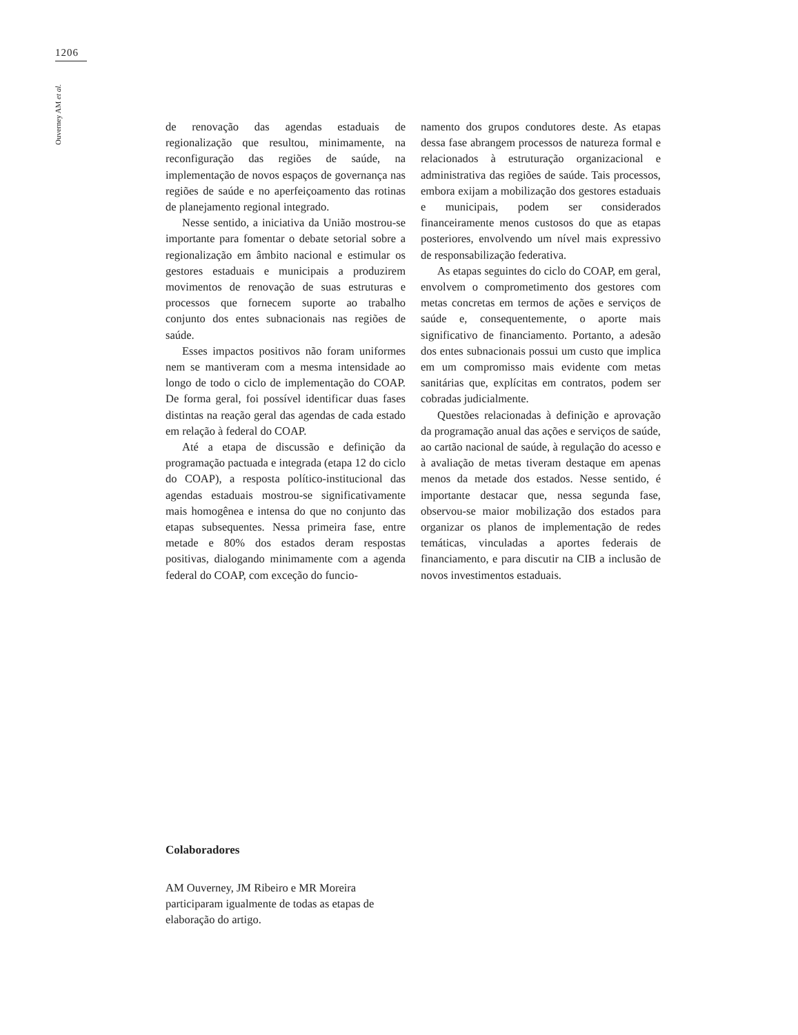1206
Ouverney AM et al.
de renovação das agendas estaduais de regionalização que resultou, minimamente, na reconfiguração das regiões de saúde, na implementação de novos espaços de governança nas regiões de saúde e no aperfeiçoamento das rotinas de planejamento regional integrado.
Nesse sentido, a iniciativa da União mostrou-se importante para fomentar o debate setorial sobre a regionalização em âmbito nacional e estimular os gestores estaduais e municipais a produzirem movimentos de renovação de suas estruturas e processos que fornecem suporte ao trabalho conjunto dos entes subnacionais nas regiões de saúde.
Esses impactos positivos não foram uniformes nem se mantiveram com a mesma intensidade ao longo de todo o ciclo de implementação do COAP. De forma geral, foi possível identificar duas fases distintas na reação geral das agendas de cada estado em relação à federal do COAP.
Até a etapa de discussão e definição da programação pactuada e integrada (etapa 12 do ciclo do COAP), a resposta político-institucional das agendas estaduais mostrou-se significativamente mais homogênea e intensa do que no conjunto das etapas subsequentes. Nessa primeira fase, entre metade e 80% dos estados deram respostas positivas, dialogando minimamente com a agenda federal do COAP, com exceção do funcio-
namento dos grupos condutores deste. As etapas dessa fase abrangem processos de natureza formal e relacionados à estruturação organizacional e administrativa das regiões de saúde. Tais processos, embora exijam a mobilização dos gestores estaduais e municipais, podem ser considerados financeiramente menos custosos do que as etapas posteriores, envolvendo um nível mais expressivo de responsabilização federativa.
As etapas seguintes do ciclo do COAP, em geral, envolvem o comprometimento dos gestores com metas concretas em termos de ações e serviços de saúde e, consequentemente, o aporte mais significativo de financiamento. Portanto, a adesão dos entes subnacionais possui um custo que implica em um compromisso mais evidente com metas sanitárias que, explícitas em contratos, podem ser cobradas judicialmente.
Questões relacionadas à definição e aprovação da programação anual das ações e serviços de saúde, ao cartão nacional de saúde, à regulação do acesso e à avaliação de metas tiveram destaque em apenas menos da metade dos estados. Nesse sentido, é importante destacar que, nessa segunda fase, observou-se maior mobilização dos estados para organizar os planos de implementação de redes temáticas, vinculadas a aportes federais de financiamento, e para discutir na CIB a inclusão de novos investimentos estaduais.
Colaboradores
AM Ouverney, JM Ribeiro e MR Moreira participaram igualmente de todas as etapas de elaboração do artigo.